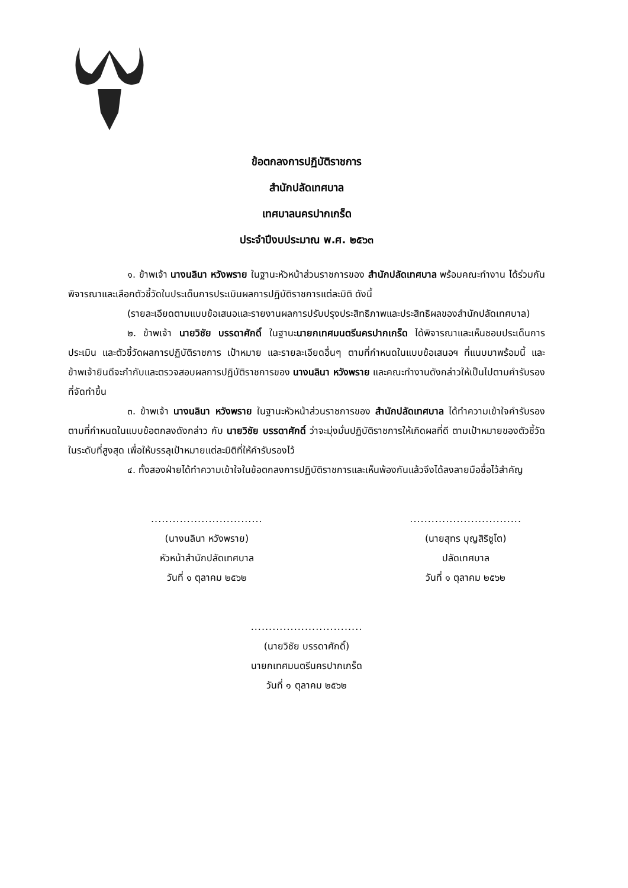ข้อตกลงการปฏิบัติราชการ
สำนักปลัดเทศบาล
เทศบาลนครปากเกร็ด
ประจำปีงบประมาณ พ.ศ. ๒๕๖๓
๑. ข้าพเจ้า นางนลินา หวังพราย ในฐานะหัวหน้าส่วนราชการของ สำนักปลัดเทศบาล พร้อมคณะทำงาน ได้ร่วมกันพิจารณาและเลือกตัวชี้วัดในประเด็นการประเมินผลการปฏิบัติราชการแต่ละมิติ ดังนี้
(รายละเอียดตามแบบข้อเสนอและรายงานผลการปรับปรุงประสิทธิภาพและประสิทธิผลของสำนักปลัดเทศบาล)
๒. ข้าพเจ้า นายวิชัย บรรดาศักดิ์ ในฐานะนายกเทศมนตรีนครปากเกร็ด ได้พิจารณาและเห็นชอบประเด็นการประเมิน และตัวชี้วัดผลการปฏิบัติราชการ เป้าหมาย และรายละเอียดอื่นๆ ตามที่กำหนดในแบบข้อเสนอฯ ที่แนบมาพร้อมนี้ และข้าพเจ้ายินดีจะกำกับและตรวจสอบผลการปฏิบัติราชการของ นางนลินา หวังพราย และคณะทำงานดังกล่าวให้เป็นไปตามคำรับรองที่จัดทำขึ้น
๓. ข้าพเจ้า นางนลินา หวังพราย ในฐานะหัวหน้าส่วนราชการของ สำนักปลัดเทศบาล ได้ทำความเข้าใจคำรับรองตามที่กำหนดในแบบข้อตกลงดังกล่าว กับ นายวิชัย บรรดาศักดิ์ ว่าจะมุ่งมั่นปฏิบัติราชการให้เกิดผลที่ดี ตามเป้าหมายของตัวชี้วัดในระดับที่สูงสุด เพื่อให้บรรลุเป้าหมายแต่ละมิติที่ให้คำรับรองไว้
๔. ทั้งสองฝ่ายได้ทำความเข้าใจในข้อตกลงการปฏิบัติราชการและเห็นพ้องกันแล้วจึงได้ลงลายมือชื่อไว้สำคัญ
...............................
(นางนลินา หวังพราย)
หัวหน้าสำนักปลัดเทศบาล
วันที่ ๑ ตุลาคม ๒๕๖๒
...............................
(นายสุทร บุญสิริชูโต)
ปลัดเทศบาล
วันที่ ๑ ตุลาคม ๒๕๖๒
...............................
(นายวิชัย บรรดาศักดิ์)
นายกเทศมนตรีนครปากเกร็ด
วันที่ ๑ ตุลาคม ๒๕๖๒